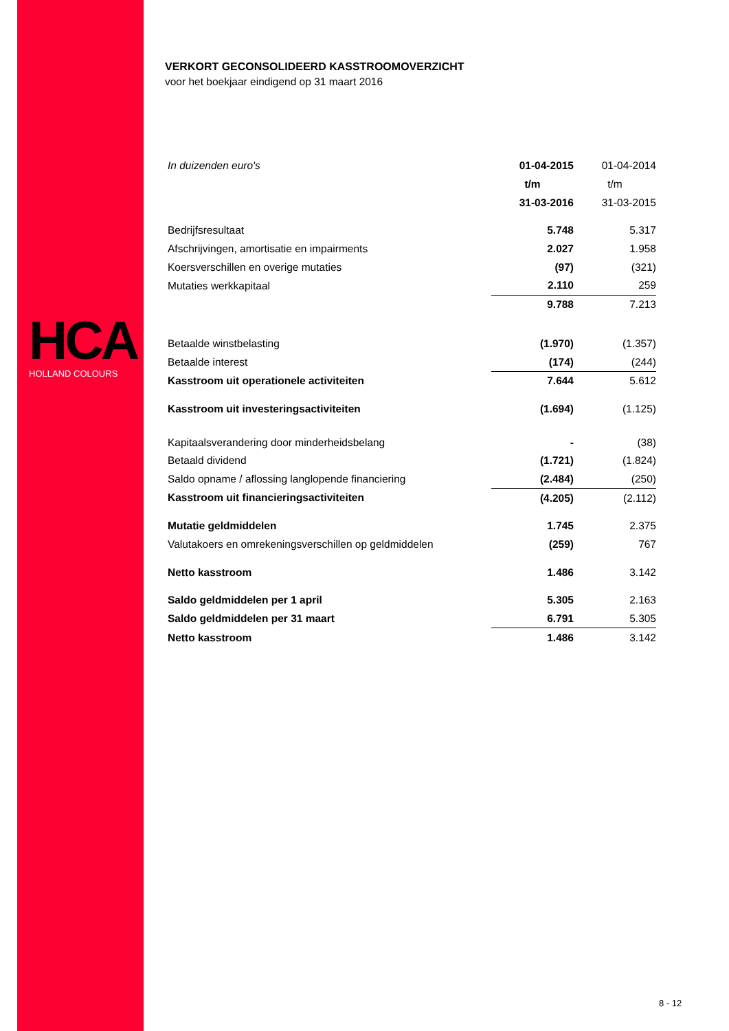HCA
HOLLAND COLOURS
VERKORT GECONSOLIDEERD KASSTROOMOVERZICHT
voor het boekjaar eindigend op 31 maart 2016
| In duizenden euro's | 01-04-2015 | 01-04-2014 | |
| | t/m | t/m | |
| | 31-03-2016 | 31-03-2015 | |
| Bedrijfsresultaat | 5.748 | 5.317 | |
| Afschrijvingen, amortisatie en impairments | 2.027 | 1.958 | |
| Koersverschillen en overige mutaties | (97) | (321) | |
| Mutaties werkkapitaal | 2.110 | 259 | |
| | 9.788 | 7.213 | |
| Betaalde winstbelasting | (1.970) | (1.357) | |
| Betaalde interest | (174) | (244) | |
| Kasstroom uit operationele activiteiten | 7.644 | 5.612 | |
| Kasstroom uit investeringsactiviteiten | (1.694) | (1.125) | |
| Kapitaalsverandering door minderheidsbelang | - | (38) | |
| Betaald dividend | (1.721) | (1.824) | |
| Saldo opname / aflossing langlopende financiering | (2.484) | (250) | |
| Kasstroom uit financieringsactiviteiten | (4.205) | (2.112) | |
| Mutatie geldmiddelen | 1.745 | 2.375 | |
| Valutakoers en omrekeningsverschillen op geldmiddelen | (259) | 767 | |
| Netto kasstroom | 1.486 | 3.142 | |
| Saldo geldmiddelen per 1 april | 5.305 | 2.163 | |
| Saldo geldmiddelen per 31 maart | 6.791 | 5.305 | |
| Netto kasstroom | 1.486 | 3.142 | |
8 - 12